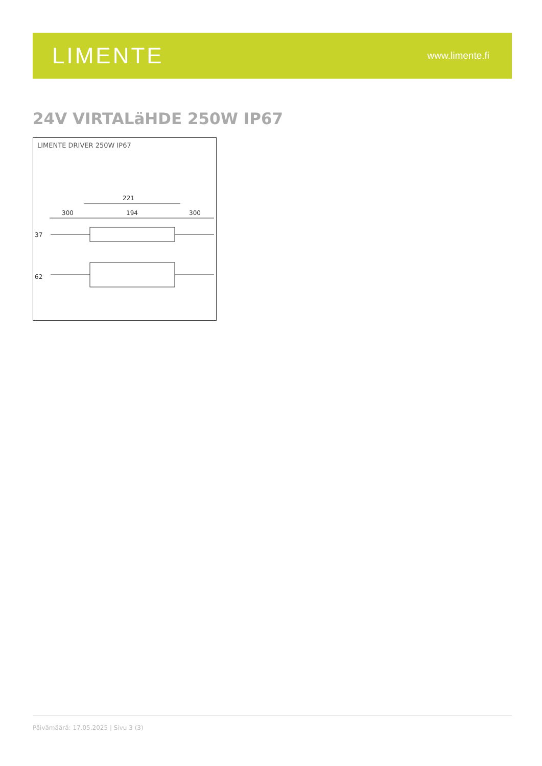LIMENTE
www.limente.fi
24V VIRTALäHDE 250W IP67
LIMENTE DRIVER 250W IP67
221
300
194
300
37
62
Päivämäärä: 17.05.2025 | Sivu 3 (3)